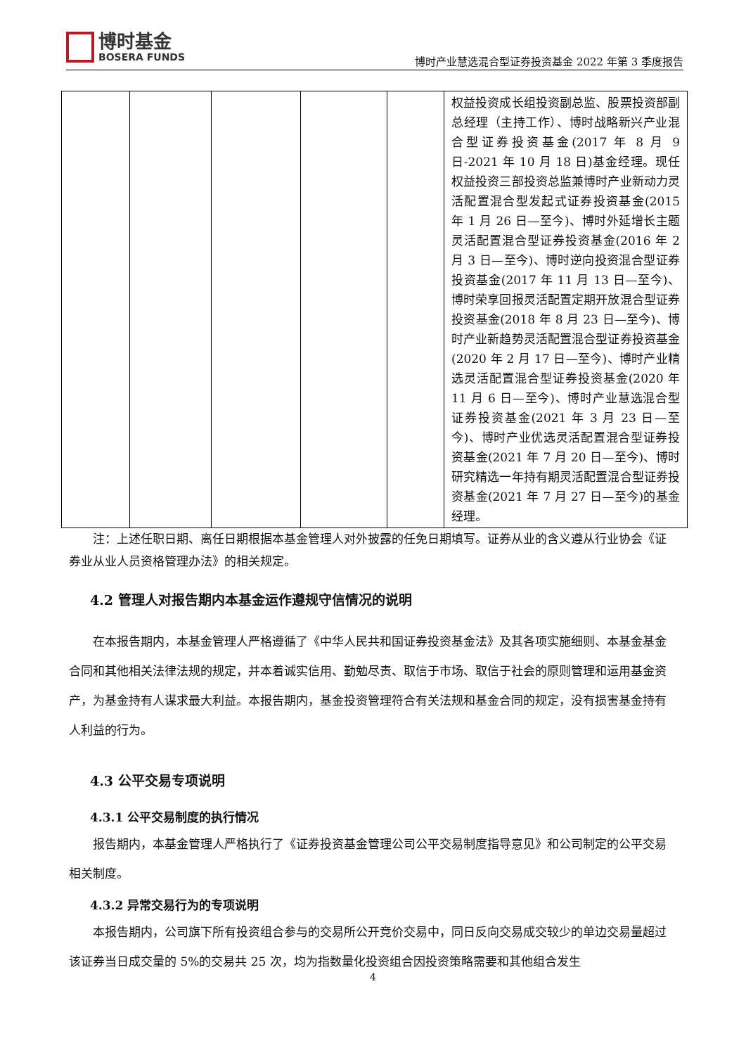博时基金
BOSERA FUNDS
博时产业慧选混合型证券投资基金 2022 年第 3 季度报告
| | | | | | 权益投资成长组投资副总监、股票投资部副总经理（主持工作）、博时战略新兴产业混合型证券投资基金(2017 年 8 月 9 日-2021 年 10 月 18 日)基金经理。现任权益投资三部投资总监兼博时产业新动力灵活配置混合型发起式证券投资基金(2015 年 1 月 26 日—至今)、博时外延增长主题灵活配置混合型证券投资基金(2016 年 2 月 3 日—至今)、博时逆向投资混合型证券投资基金(2017 年 11 月 13 日—至今)、博时荣享回报灵活配置定期开放混合型证券投资基金(2018 年 8 月 23 日—至今)、博时产业新趋势灵活配置混合型证券投资基金(2020 年 2 月 17 日—至今)、博时产业精选灵活配置混合型证券投资基金(2020 年 11 月 6 日—至今)、博时产业慧选混合型证券投资基金(2021 年 3 月 23 日—至今)、博时产业优选灵活配置混合型证券投资基金(2021 年 7 月 20 日—至今)、博时研究精选一年持有期灵活配置混合型证券投资基金(2021 年 7 月 27 日—至今)的基金经理。 |
注：上述任职日期、离任日期根据本基金管理人对外披露的任免日期填写。证券从业的含义遵从行业协会《证券业从业人员资格管理办法》的相关规定。
4.2 管理人对报告期内本基金运作遵规守信情况的说明
在本报告期内，本基金管理人严格遵循了《中华人民共和国证券投资基金法》及其各项实施细则、本基金基金合同和其他相关法律法规的规定，并本着诚实信用、勤勉尽责、取信于市场、取信于社会的原则管理和运用基金资产，为基金持有人谋求最大利益。本报告期内，基金投资管理符合有关法规和基金合同的规定，没有损害基金持有人利益的行为。
4.3 公平交易专项说明
4.3.1 公平交易制度的执行情况
报告期内，本基金管理人严格执行了《证券投资基金管理公司公平交易制度指导意见》和公司制定的公平交易相关制度。
4.3.2 异常交易行为的专项说明
本报告期内，公司旗下所有投资组合参与的交易所公开竞价交易中，同日反向交易成交较少的单边交易量超过该证券当日成交量的 5%的交易共 25 次，均为指数量化投资组合因投资策略需要和其他组合发生
4